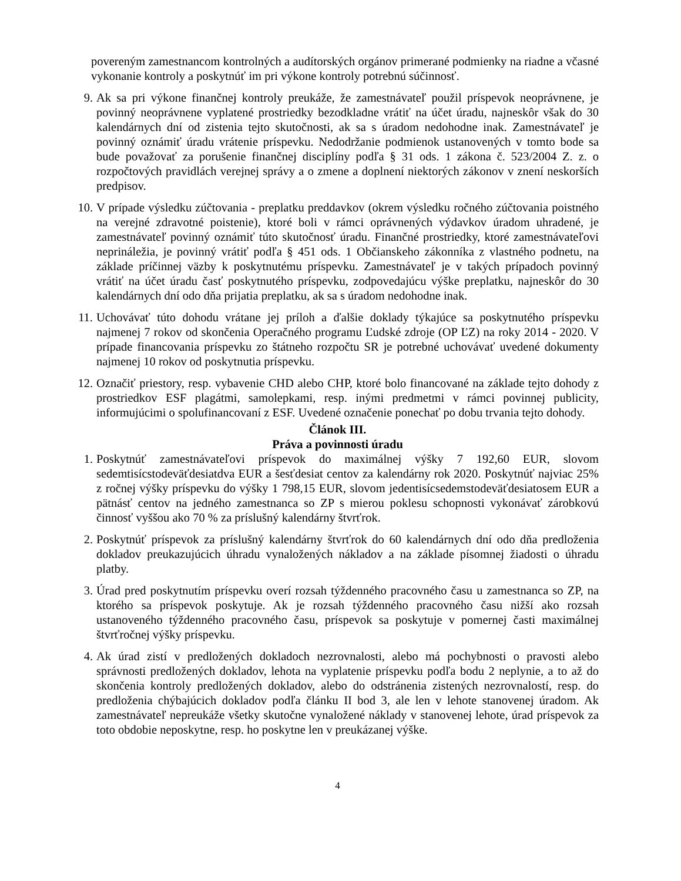povereným zamestnancom kontrolných a audítorských orgánov primerané podmienky na riadne a včasné vykonanie kontroly a poskytnúť im pri výkone kontroly potrebnú súčinnosť.
9. Ak sa pri výkone finančnej kontroly preukáže, že zamestnávateľ použil príspevok neoprávnene, je povinný neoprávnene vyplatené prostriedky bezodkladne vrátiť na účet úradu, najneskôr však do 30 kalendárnych dní od zistenia tejto skutočnosti, ak sa s úradom nedohodne inak. Zamestnávateľ je povinný oznámiť úradu vrátenie príspevku. Nedodržanie podmienok ustanovených v tomto bode sa bude považovať za porušenie finančnej disciplíny podľa § 31 ods. 1 zákona č. 523/2004 Z. z. o rozpočtových pravidlách verejnej správy a o zmene a doplnení niektorých zákonov v znení neskorších predpisov.
10. V prípade výsledku zúčtovania - preplatku preddavkov (okrem výsledku ročného zúčtovania poistného na verejné zdravotné poistenie), ktoré boli v rámci oprávnených výdavkov úradom uhradené, je zamestnávateľ povinný oznámiť túto skutočnosť úradu. Finančné prostriedky, ktoré zamestnávateľovi neprináležia, je povinný vrátiť podľa § 451 ods. 1 Občianskeho zákonníka z vlastného podnetu, na základe príčinnej väzby k poskytnutému príspevku. Zamestnávateľ je v takých prípadoch povinný vrátiť na účet úradu časť poskytnutého príspevku, zodpovedajúcu výške preplatku, najneskôr do 30 kalendárnych dní odo dňa prijatia preplatku, ak sa s úradom nedohodne inak.
11. Uchovávať túto dohodu vrátane jej príloh a ďalšie doklady týkajúce sa poskytnutého príspevku najmenej 7 rokov od skončenia Operačného programu Ľudské zdroje (OP ĽZ) na roky 2014 - 2020. V prípade financovania príspevku zo štátneho rozpočtu SR je potrebné uchovávať uvedené dokumenty najmenej 10 rokov od poskytnutia príspevku.
12. Označiť priestory, resp. vybavenie CHD alebo CHP, ktoré bolo financované na základe tejto dohody z prostriedkov ESF plagátmi, samolepkami, resp. inými predmetmi v rámci povinnej publicity, informujúcimi o spolufinancovaní z ESF. Uvedené označenie ponechať po dobu trvania tejto dohody.
Článok III.
Práva a povinnosti úradu
1. Poskytnúť zamestnávateľovi príspevok do maximálnej výšky 7 192,60 EUR, slovom sedemtisícstodeväťdesiatdva EUR a šesťdesiat centov za kalendárny rok 2020. Poskytnúť najviac 25% z ročnej výšky príspevku do výšky 1 798,15 EUR, slovom jedentisícsedemstodeväťdesiatosem EUR a pätnásť centov na jedného zamestnanca so ZP s mierou poklesu schopnosti vykonávať zárobkovú činnosť vyššou ako 70 % za príslušný kalendárny štvrťrok.
2. Poskytnúť príspevok za príslušný kalendárny štvrťrok do 60 kalendárnych dní odo dňa predloženia dokladov preukazujúcich úhradu vynaložených nákladov a na základe písomnej žiadosti o úhradu platby.
3. Úrad pred poskytnutím príspevku overí rozsah týždenného pracovného času u zamestnanca so ZP, na ktorého sa príspevok poskytuje. Ak je rozsah týždenného pracovného času nižší ako rozsah ustanoveného týždenného pracovného času, príspevok sa poskytuje v pomernej časti maximálnej štvrťročnej výšky príspevku.
4. Ak úrad zistí v predložených dokladoch nezrovnalosti, alebo má pochybnosti o pravosti alebo správnosti predložených dokladov, lehota na vyplatenie príspevku podľa bodu 2 neplynie, a to až do skončenia kontroly predložených dokladov, alebo do odstránenia zistených nezrovnalostí, resp. do predloženia chýbajúcich dokladov podľa článku II bod 3, ale len v lehote stanovenej úradom. Ak zamestnávateľ nepreukáže všetky skutočne vynaložené náklady v stanovenej lehote, úrad príspevok za toto obdobie neposkytne, resp. ho poskytne len v preukázanej výške.
4